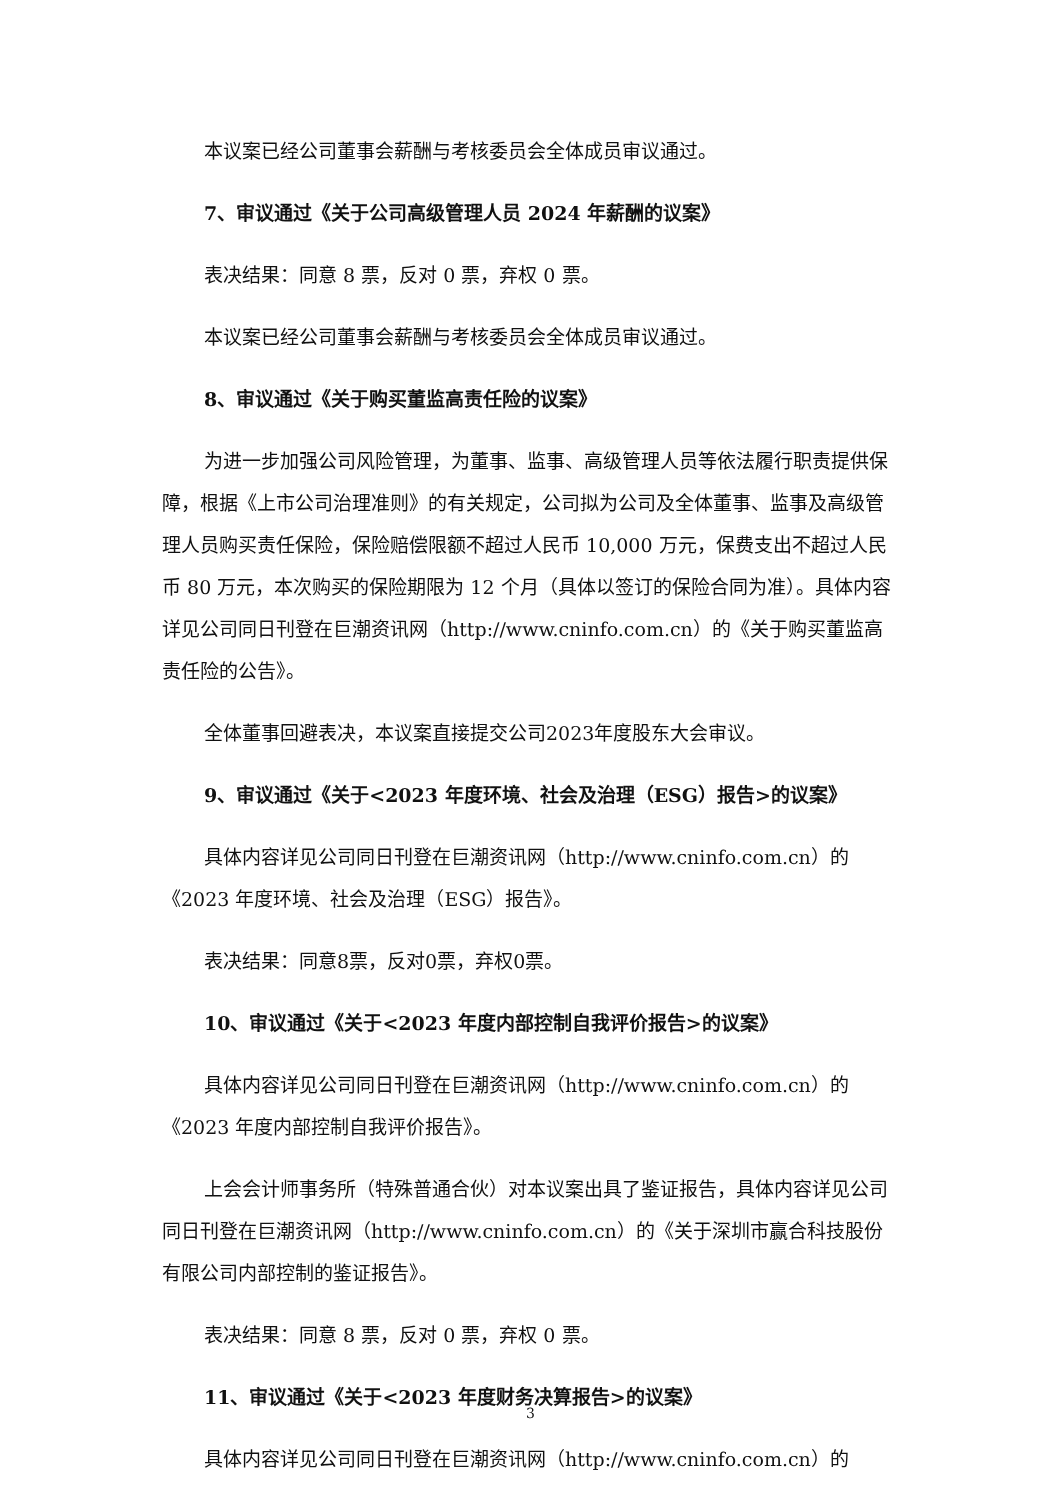本议案已经公司董事会薪酬与考核委员会全体成员审议通过。
7、审议通过《关于公司高级管理人员 2024 年薪酬的议案》
表决结果：同意 8 票，反对 0 票，弃权 0 票。
本议案已经公司董事会薪酬与考核委员会全体成员审议通过。
8、审议通过《关于购买董监高责任险的议案》
为进一步加强公司风险管理，为董事、监事、高级管理人员等依法履行职责提供保障，根据《上市公司治理准则》的有关规定，公司拟为公司及全体董事、监事及高级管理人员购买责任保险，保险赔偿限额不超过人民币 10,000 万元，保费支出不超过人民币 80 万元，本次购买的保险期限为 12 个月（具体以签订的保险合同为准）。具体内容详见公司同日刊登在巨潮资讯网（http://www.cninfo.com.cn）的《关于购买董监高责任险的公告》。
全体董事回避表决，本议案直接提交公司2023年度股东大会审议。
9、审议通过《关于<2023 年度环境、社会及治理（ESG）报告>的议案》
具体内容详见公司同日刊登在巨潮资讯网（http://www.cninfo.com.cn）的《2023 年度环境、社会及治理（ESG）报告》。
表决结果：同意8票，反对0票，弃权0票。
10、审议通过《关于<2023 年度内部控制自我评价报告>的议案》
具体内容详见公司同日刊登在巨潮资讯网（http://www.cninfo.com.cn）的《2023 年度内部控制自我评价报告》。
上会会计师事务所（特殊普通合伙）对本议案出具了鉴证报告，具体内容详见公司同日刊登在巨潮资讯网（http://www.cninfo.com.cn）的《关于深圳市赢合科技股份有限公司内部控制的鉴证报告》。
表决结果：同意 8 票，反对 0 票，弃权 0 票。
11、审议通过《关于<2023 年度财务决算报告>的议案》
具体内容详见公司同日刊登在巨潮资讯网（http://www.cninfo.com.cn）的
3